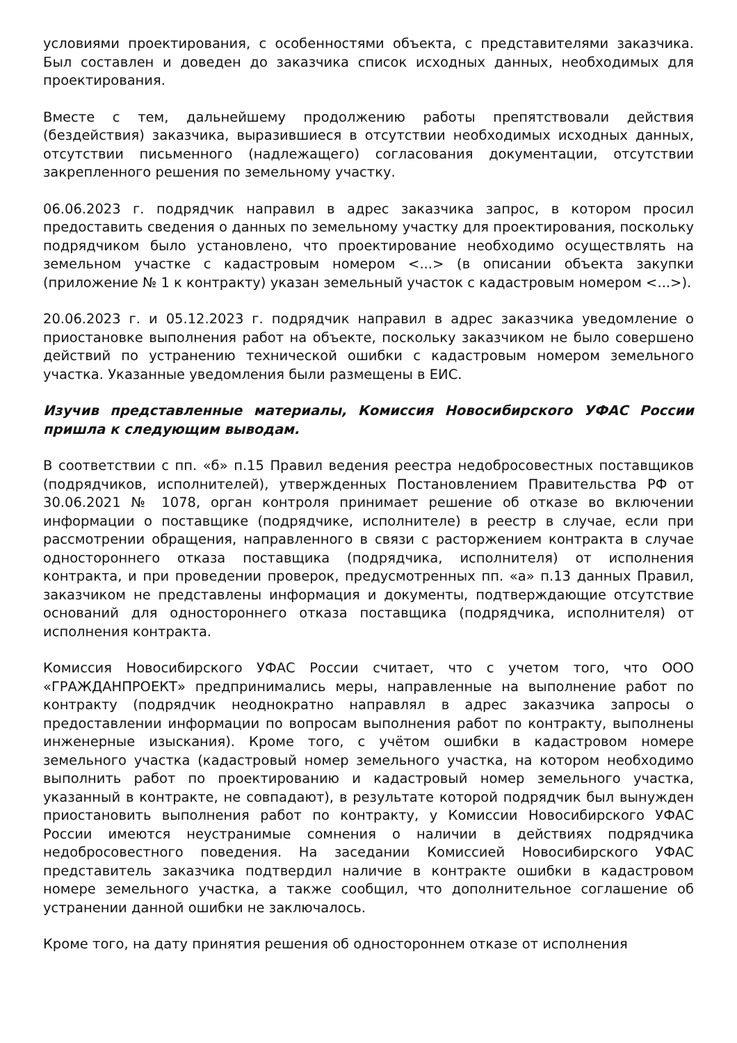условиями проектирования, с особенностями объекта, с представителями заказчика. Был составлен и доведен до заказчика список исходных данных, необходимых для проектирования.
Вместе с тем, дальнейшему продолжению работы препятствовали действия (бездействия) заказчика, выразившиеся в отсутствии необходимых исходных данных, отсутствии письменного (надлежащего) согласования документации, отсутствии закрепленного решения по земельному участку.
06.06.2023 г. подрядчик направил в адрес заказчика запрос, в котором просил предоставить сведения о данных по земельному участку для проектирования, поскольку подрядчиком было установлено, что проектирование необходимо осуществлять на земельном участке с кадастровым номером <...> (в описании объекта закупки (приложение № 1 к контракту) указан земельный участок с кадастровым номером <...>).
20.06.2023 г. и 05.12.2023 г. подрядчик направил в адрес заказчика уведомление о приостановке выполнения работ на объекте, поскольку заказчиком не было совершено действий по устранению технической ошибки с кадастровым номером земельного участка. Указанные уведомления были размещены в ЕИС.
Изучив представленные материалы, Комиссия Новосибирского УФАС России пришла к следующим выводам.
В соответствии с пп. «б» п.15 Правил ведения реестра недобросовестных поставщиков (подрядчиков, исполнителей), утвержденных Постановлением Правительства РФ от 30.06.2021 № 1078, орган контроля принимает решение об отказе во включении информации о поставщике (подрядчике, исполнителе) в реестр в случае, если при рассмотрении обращения, направленного в связи с расторжением контракта в случае одностороннего отказа поставщика (подрядчика, исполнителя) от исполнения контракта, и при проведении проверок, предусмотренных пп. «а» п.13 данных Правил, заказчиком не представлены информация и документы, подтверждающие отсутствие оснований для одностороннего отказа поставщика (подрядчика, исполнителя) от исполнения контракта.
Комиссия Новосибирского УФАС России считает, что с учетом того, что ООО «ГРАЖДАНПРОЕКТ» предпринимались меры, направленные на выполнение работ по контракту (подрядчик неоднократно направлял в адрес заказчика запросы о предоставлении информации по вопросам выполнения работ по контракту, выполнены инженерные изыскания). Кроме того, с учётом ошибки в кадастровом номере земельного участка (кадастровый номер земельного участка, на котором необходимо выполнить работ по проектированию и кадастровый номер земельного участка, указанный в контракте, не совпадают), в результате которой подрядчик был вынужден приостановить выполнения работ по контракту, у Комиссии Новосибирского УФАС России имеются неустранимые сомнения о наличии в действиях подрядчика недобросовестного поведения. На заседании Комиссией Новосибирского УФАС представитель заказчика подтвердил наличие в контракте ошибки в кадастровом номере земельного участка, а также сообщил, что дополнительное соглашение об устранении данной ошибки не заключалось.
Кроме того, на дату принятия решения об одностороннем отказе от исполнения